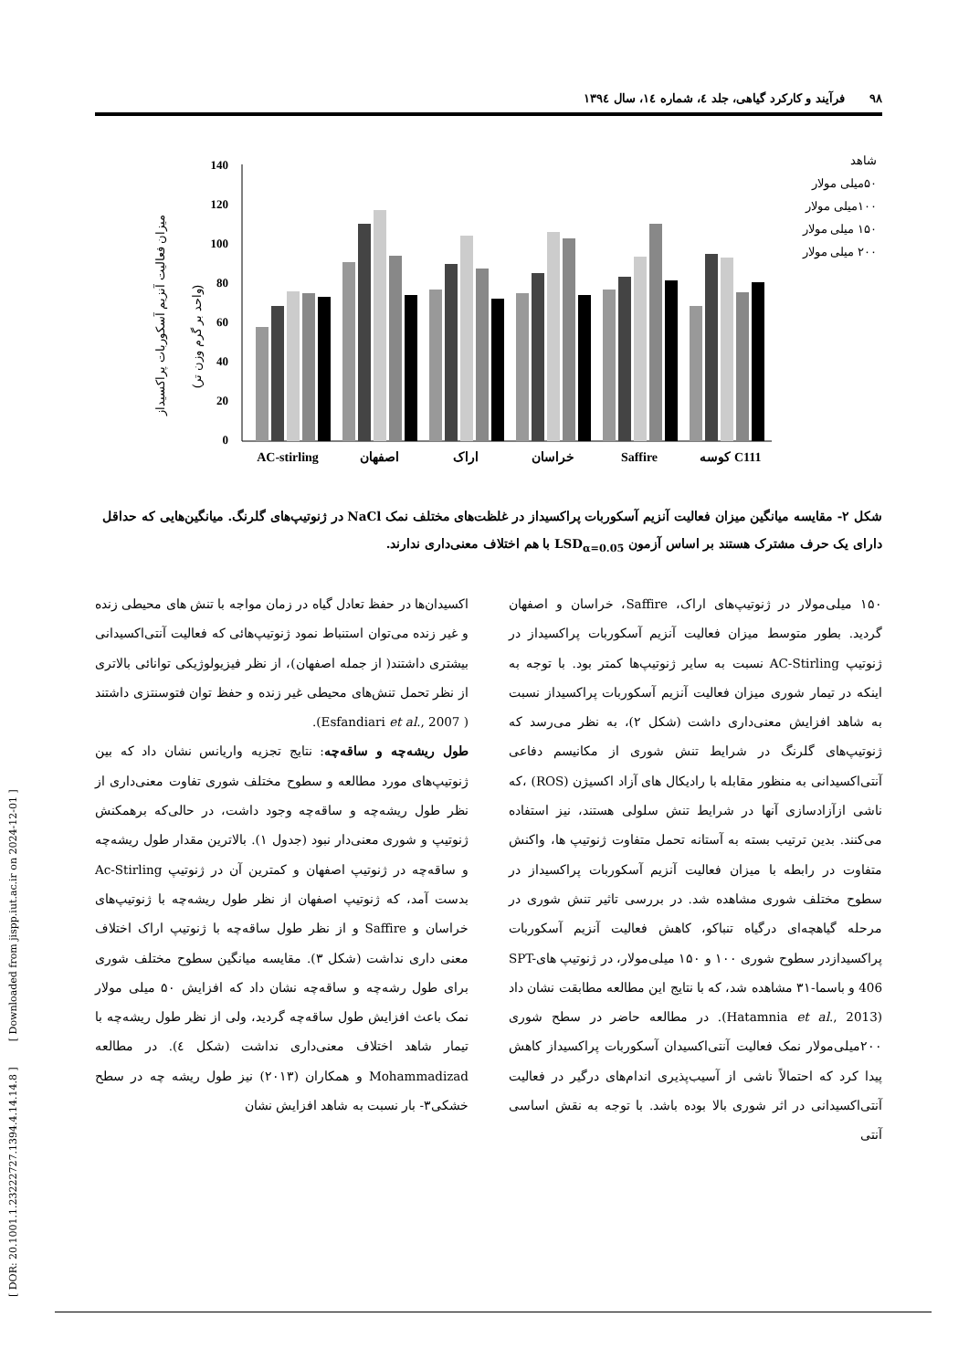۹۸ فرآیند و کارکرد گیاهی، جلد ٤، شماره ١٤، سال ١٣٩٤
[ DOR: 20.1001.1.23222727.1394.4.14.14.8 ] [ Downloaded from jispp.iut.ac.ir on 2024-12-01 ]
میزان فعالیت آنزیم آسکوربات پراکسیداز
(واحد بر گرم وزن تر)
140
120
100
80
60
40
20
0
AC-stirling
اصفهان
اراک
خراسان
Saffire
کوسه C111
شاهد
۵۰میلی مولار
۱۰۰میلی مولار
۱۵۰ میلی مولار
۲۰۰ میلی مولار
شکل ۲- مقایسه میانگین میزان فعالیت آنزیم آسکوربات پراکسیداز در غلظت‌های مختلف نمک NaCl در ژنوتیپ‌های گلرنگ. میانگین‌هایی که حداقل دارای یک حرف مشترک هستند بر اساس آزمون LSD<sub>α=0.05</sub> با هم اختلاف معنی‌داری ندارند.
۱۵۰ میلی‌مولار در ژنوتیپ‌های اراک، Saffire، خراسان و اصفهان گردید. بطور متوسط میزان فعالیت آنزیم آسکوربات پراکسیداز در ژنوتیپ AC-Stirling نسبت به سایر ژنوتیپ‌ها کمتر بود. با توجه به اینکه در تیمار شوری میزان فعالیت آنزیم آسکوربات پراکسیداز نسبت به شاهد افزایش معنی‌داری داشت (شکل ۲)، به نظر می‌رسد که ژنوتیپ‌های گلرنگ در شرایط تنش شوری از مکانیسم دفاعی آنتی‌اکسیدانی به منظور مقابله با رادیکال های آزاد اکسیژن (ROS) ،که ناشی ازآزادسازی آنها در شرایط تنش سلولی هستند، نیز استفاده می‌کنند. بدین ترتیب بسته به آستانه تحمل متفاوت ژنوتیپ ها، واکنش متفاوت در رابطه با میزان فعالیت آنزیم آسکوربات پراکسیداز در سطوح مختلف شوری مشاهده شد. در بررسی تاثیر تنش شوری در مرحله گیاهچه‌ای درگیاه تنباکو، کاهش فعالیت آنزیم آسکوربات پراکسیدازدر سطوح شوری ۱۰۰ و ۱۵۰ میلی‌مولار، در ژنوتیپ هایSPT-406 و باسما-۳۱ مشاهده شد، که با نتایج این مطالعه مطابقت نشان داد (Hatamnia et al., 2013). در مطالعه حاضر در سطح شوری ۲۰۰میلی‌مولار نمک فعالیت آنتی‌اکسیدان آسکوربات پراکسیداز کاهش پیدا کرد که احتمالاً ناشی از آسیب‌پذیری اندام‌های درگیر در فعالیت آنتی‌اکسیدانی در اثر شوری بالا بوده باشد. با توجه به نقش اساسی آنتی
اکسیدان‌ها در حفظ تعادل گیاه در زمان مواجه با تنش های محیطی زنده و غیر زنده می‌توان استنباط نمود ژنوتیپ‌هائی که فعالیت آنتی‌اکسیدانی بیشتری داشتند( از جمله اصفهان)، از نظر فیزیولوژیکی توانائی بالاتری از نظر تحمل تنش‌های محیطی غیر زنده و حفظ توان فتوسنتزی داشتند ( Esfandiari et al., 2007).
طول ریشه‌چه و ساقه‌چه: نتایج تجزیه واریانس نشان داد که بین ژنوتیپ‌های مورد مطالعه و سطوح مختلف شوری تفاوت معنی‌داری از نظر طول ریشه‌چه و ساقه‌چه وجود داشت، در حالی‌که برهمکنش ژنوتیپ و شوری معنی‌دار نبود (جدول ۱). بالاترین مقدار طول ریشه‌چه و ساقه‌چه در ژنوتیپ اصفهان و کمترین آن در ژنوتیپ Ac-Stirling بدست آمد، که ژنوتیپ اصفهان از نظر طول ریشه‌چه با ژنوتیپ‌های خراسان و Saffire و از نظر طول ساقه‌چه با ژنوتیپ اراک اختلاف معنی داری نداشت (شکل ۳). مقایسه میانگین سطوح مختلف شوری برای طول رشه‌چه و ساقه‌چه نشان داد که افزایش ۵۰ میلی مولار نمک باعث افزایش طول ساقه‌چه گردید، ولی از نظر طول ریشه‌چه با تیمار شاهد اختلاف معنی‌داری نداشت (شکل ٤). در مطالعه Mohammadizad و همکاران (۲۰۱۳) نیز طول ریشه چه در سطح خشکی۳- بار نسبت به شاهد افزایش نشان